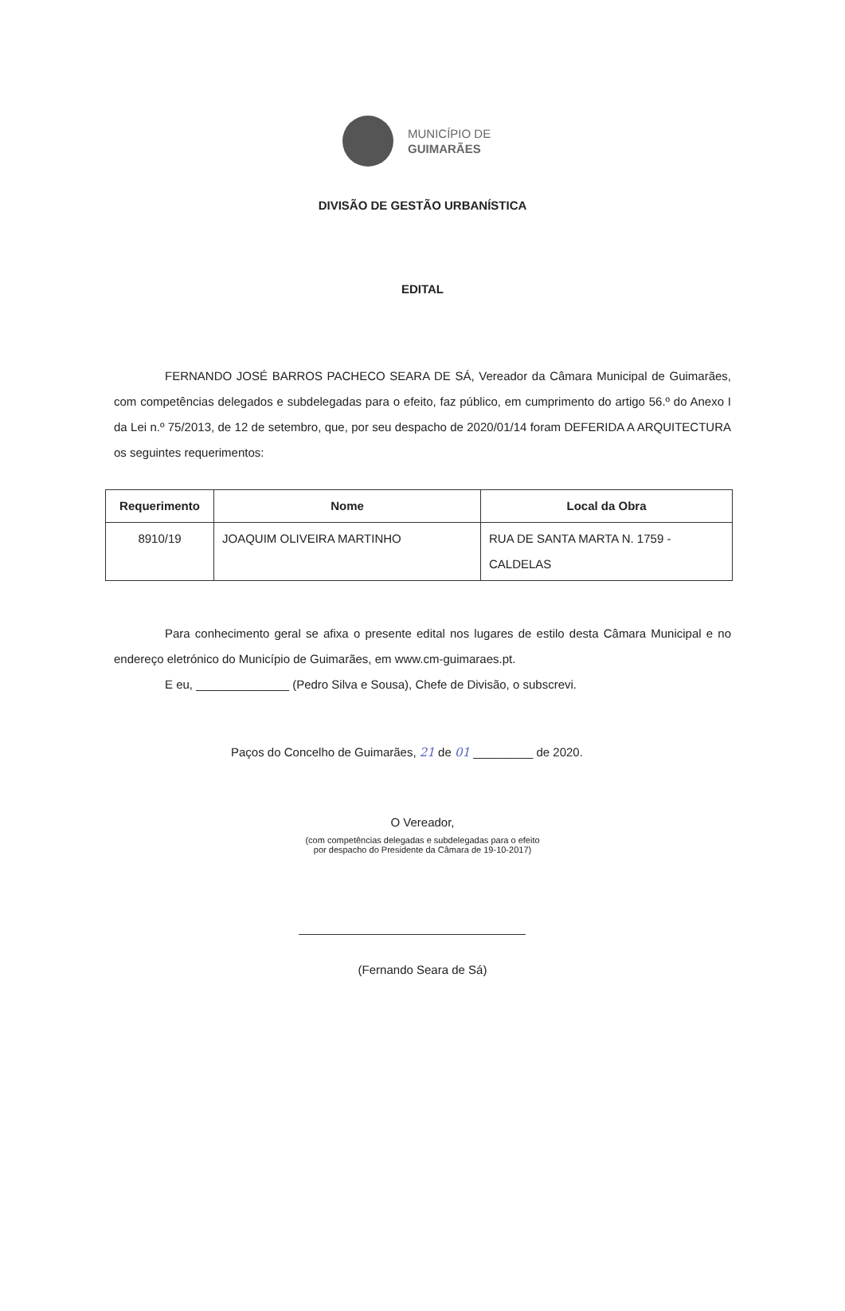MUNICÍPIO DE
GUIMARÃES
DIVISÃO DE GESTÃO URBANÍSTICA
EDITAL
FERNANDO JOSÉ BARROS PACHECO SEARA DE SÁ, Vereador da Câmara Municipal de Guimarães, com competências delegados e subdelegadas para o efeito, faz público, em cumprimento do artigo 56.º do Anexo I da Lei n.º 75/2013, de 12 de setembro, que, por seu despacho de 2020/01/14 foram DEFERIDA A ARQUITECTURA os seguintes requerimentos:
| Requerimento | Nome | Local da Obra |
| --- | --- | --- |
| 8910/19 | JOAQUIM OLIVEIRA MARTINHO | RUA DE SANTA MARTA N. 1759 - CALDELAS |
Para conhecimento geral se afixa o presente edital nos lugares de estilo desta Câmara Municipal e no endereço eletrónico do Município de Guimarães, em www.cm-guimaraes.pt.
E eu, ______________ (Pedro Silva e Sousa), Chefe de Divisão, o subscrevi.
Paços do Concelho de Guimarães, 21 de 01 _________ de 2020.
O Vereador,
(com competências delegadas e subdelegadas para o efeito
por despacho do Presidente da Câmara de 19-10-2017)
(Fernando Seara de Sá)